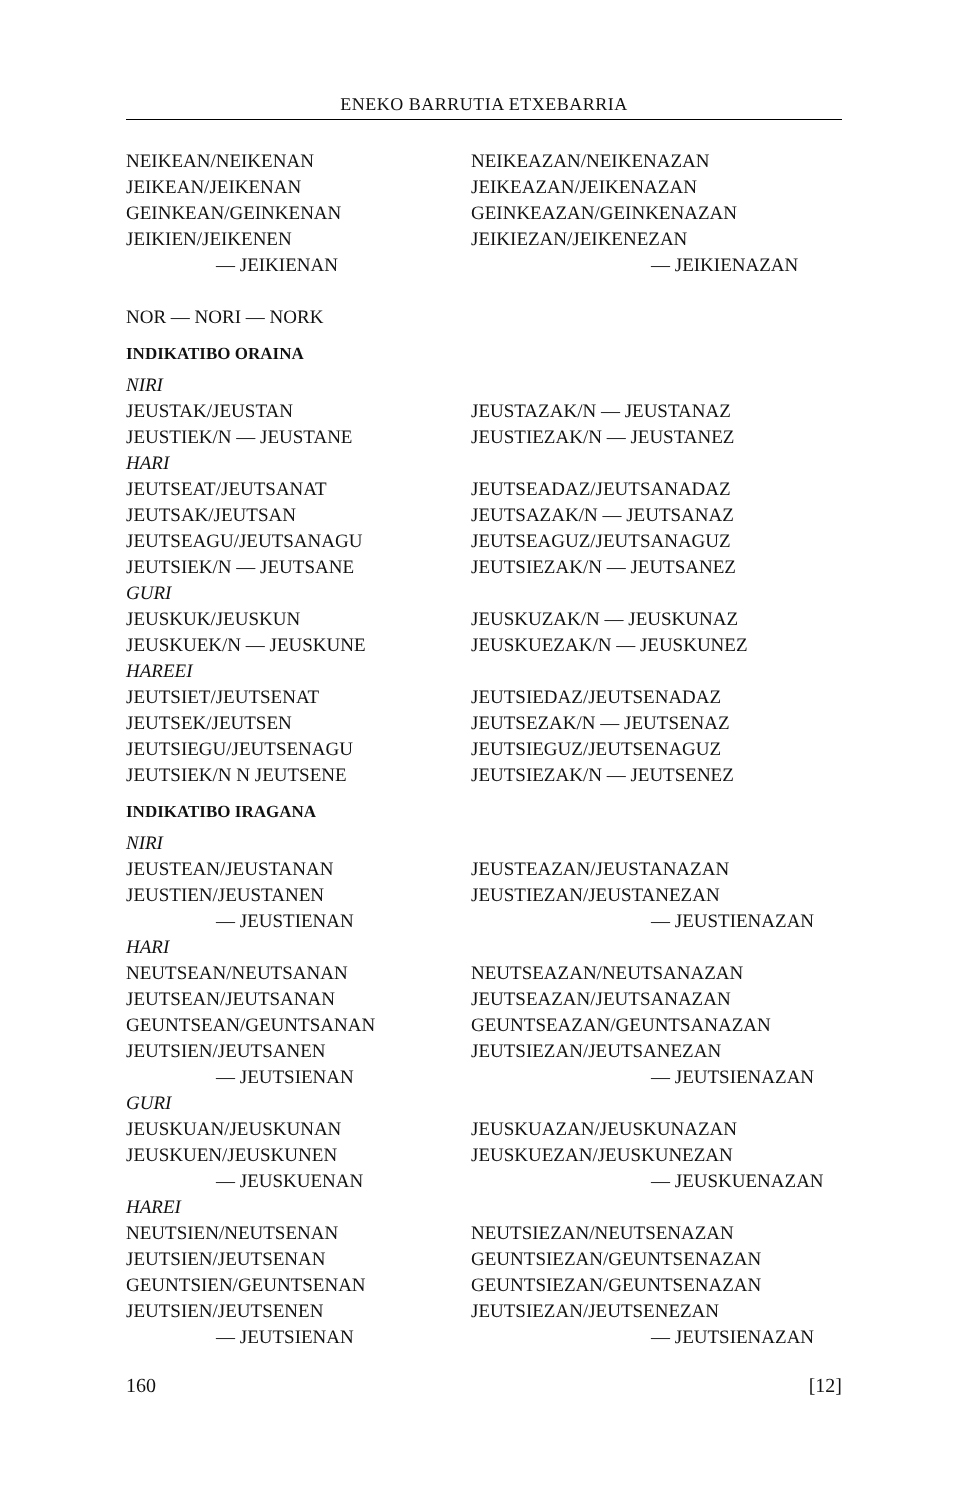ENEKO BARRUTIA ETXEBARRIA
NEIKEAN/NEIKENAN NEIKEAZAN/NEIKENAZAN
JEIKEAN/JEIKENAN JEIKEAZAN/JEIKENAZAN
GEINKEAN/GEINKENAN GEINKEAZAN/GEINKENAZAN
JEIKIEN/JEIKENEN JEIKIEZAN/JEIKENEZAN
— JEIKIENAN — JEIKIENAZAN
NOR — NORI — NORK
INDIKATIBO ORAINA
NIRI
JEUSTAK/JEUSTAN JEUSTAZAK/N — JEUSTANAZ
JEUSTIEK/N — JEUSTANE JEUSTIEZAK/N — JEUSTANEZ
HARI
JEUTSEAT/JEUTSANAT JEUTSEADAZ/JEUTSANADAZ
JEUTSAK/JEUTSAN JEUTSAZAK/N — JEUTSANAZ
JEUTSEAGU/JEUTSANAGU JEUTSEAGUZ/JEUTSANAGUZ
JEUTSIEK/N — JEUTSANE JEUTSIEZAK/N — JEUTSANEZ
GURI
JEUSKUK/JEUSKUN JEUSKUZAK/N — JEUSKUNAZ
JEUSKUEK/N — JEUSKUNE JEUSKUEZAK/N — JEUSKUNEZ
HAREEI
JEUTSIET/JEUTSENAT JEUTSIEDAZ/JEUTSENADAZ
JEUTSEK/JEUTSEN JEUTSEZAK/N — JEUTSENAZ
JEUTSIEGU/JEUTSENAGU JEUTSIEGUZ/JEUTSENAGUZ
JEUTSIEK/N N JEUTSENE JEUTSIEZAK/N — JEUTSENEZ
INDIKATIBO IRAGANA
NIRI
JEUSTEAN/JEUSTANAN JEUSTEAZAN/JEUSTANAZAN
JEUSTIEN/JEUSTANEN JEUSTIEZAN/JEUSTANEZAN
— JEUSTIENAN — JEUSTIENAZAN
HARI
NEUTSEAN/NEUTSANAN NEUTSEAZAN/NEUTSANAZAN
JEUTSEAN/JEUTSANAN JEUTSEAZAN/JEUTSANAZAN
GEUNTSEAN/GEUNTSANAN GEUNTSEAZAN/GEUNTSANAZAN
JEUTSIEN/JEUTSANEN JEUTSIEZAN/JEUTSANEZAN
— JEUTSIENAN — JEUTSIENAZAN
GURI
JEUSKUAN/JEUSKUNAN JEUSKUAZAN/JEUSKUNAZAN
JEUSKUEN/JEUSKUNEN JEUSKUEZAN/JEUSKUNEZAN
— JEUSKUENAN — JEUSKUENAZAN
HAREI
NEUTSIEN/NEUTSENAN NEUTSIEZAN/NEUTSENAZAN
JEUTSIEN/JEUTSENAN GEUNTSIEZAN/GEUNTSENAZAN
GEUNTSIEN/GEUNTSENAN GEUNTSIEZAN/GEUNTSENAZAN
JEUTSIEN/JEUTSENEN JEUTSIEZAN/JEUTSENEZAN
— JEUTSIENAN — JEUTSIENAZAN
160 [12]